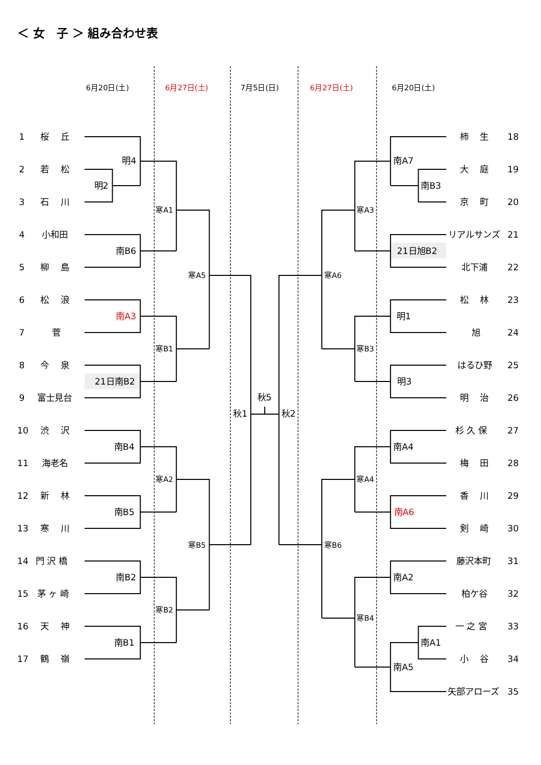＜ 女　子 ＞ 組み合わせ表
6月20日(土)
6月27日(土)
7月5日(日)
6月27日(土)
6月20日(土)
1
桜　 丘
2
若　 松
3
石　 川
4
小和田
5
柳　 島
6
松　 浪
7
菅
8
今　 泉
9
富士見台
10
渋　 沢
11
海老名
12
新　 林
13
寒　 川
14
門 沢 橋
15
茅 ヶ 崎
16
天　 神
17
鶴　 嶺
明4
明2
寒A1
南B6
寒A5
南A3
寒B1
21日南B2
秋1
秋5
秋2
南B4
寒A2
南B5
寒B5
南B2
寒B2
南B1
柿　 生
18
南A7
大　 庭
19
南B3
京　 町
20
寒A3
リアルサンズ
21
21日旭B2
北下浦
22
寒A6
松　 林
23
明1
旭
24
寒B3
はるひ野
25
明3
明　 治
26
杉 久 保
27
南A4
梅　 田
28
寒A4
香　 川
29
南A6
剣　 崎
30
寒B6
藤沢本町
31
南A2
柏ケ谷
32
寒B4
一 之 宮
33
南A1
小　 谷
34
南A5
矢部アローズ
35